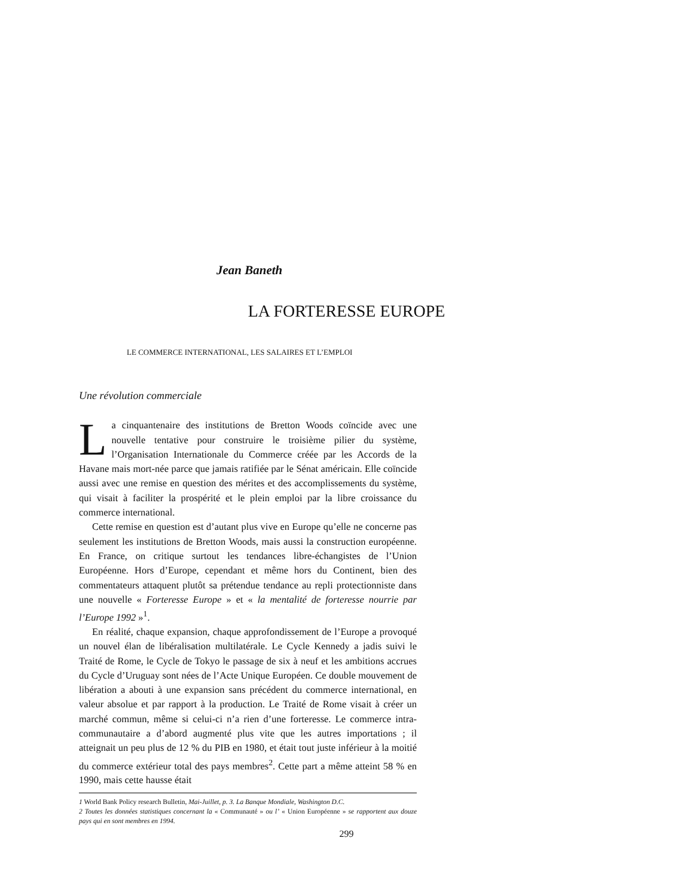Jean Baneth
LA FORTERESSE EUROPE
LE COMMERCE INTERNATIONAL, LES SALAIRES ET L’EMPLOI
Une révolution commerciale
La cinquantenaire des institutions de Bretton Woods coïncide avec une nouvelle tentative pour construire le troisième pilier du système, l’Organisation Internationale du Commerce créée par les Accords de la Havane mais mort-née parce que jamais ratifiée par le Sénat américain. Elle coïncide aussi avec une remise en question des mérites et des accomplissements du système, qui visait à faciliter la prospérité et le plein emploi par la libre croissance du commerce international.
Cette remise en question est d’autant plus vive en Europe qu’elle ne concerne pas seulement les institutions de Bretton Woods, mais aussi la construction européenne. En France, on critique surtout les tendances libre-échangistes de l’Union Européenne. Hors d’Europe, cependant et même hors du Continent, bien des commentateurs attaquent plutôt sa prétendue tendance au repli protectionniste dans une nouvelle « Forteresse Europe » et « la mentalité de forteresse nourrie par l’Europe 1992 »<sup>1</sup>.
En réalité, chaque expansion, chaque approfondissement de l’Europe a provoqué un nouvel élan de libéralisation multilatérale. Le Cycle Kennedy a jadis suivi le Traité de Rome, le Cycle de Tokyo le passage de six à neuf et les ambitions accrues du Cycle d’Uruguay sont nées de l’Acte Unique Européen. Ce double mouvement de libération a abouti à une expansion sans précédent du commerce international, en valeur absolue et par rapport à la production. Le Traité de Rome visait à créer un marché commun, même si celui-ci n’a rien d’une forteresse. Le commerce intra-communautaire a d’abord augmenté plus vite que les autres importations ; il atteignait un peu plus de 12 % du PIB en 1980, et était tout juste inférieur à la moitié du commerce extérieur total des pays membres<sup>2</sup>. Cette part a même atteint 58 % en 1990, mais cette hausse était
1 World Bank Policy research Bulletin, Mai-Juillet, p. 3. La Banque Mondiale, Washington D.C.
2 Toutes les données statistiques concernant la « Communauté » ou l’ « Union Européenne » se rapportent aux douze pays qui en sont membres en 1994.
299